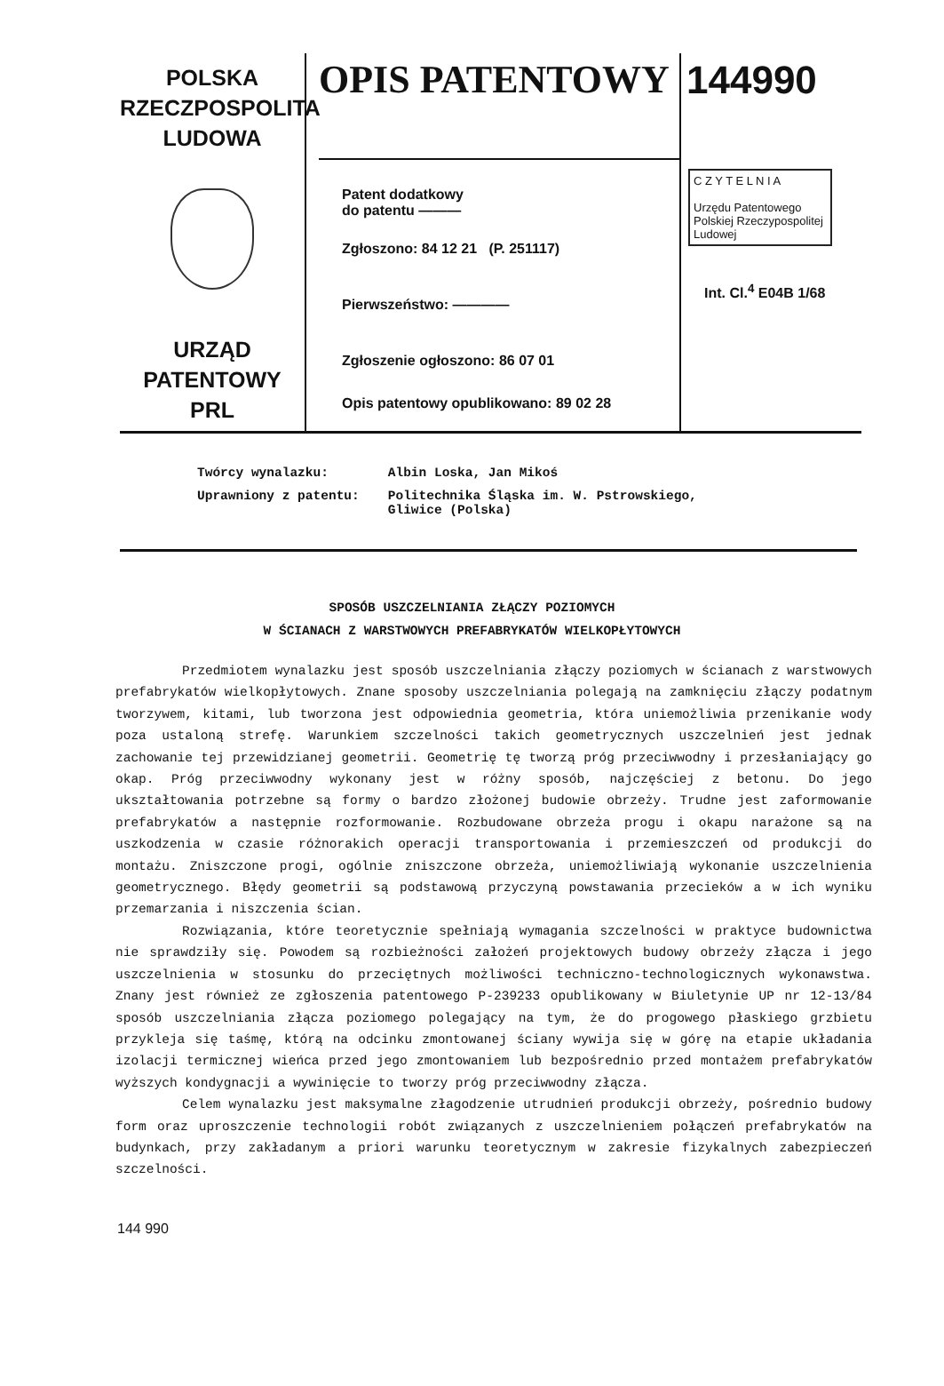POLSKA
RZECZPOSPOLITA
LUDOWA
URZĄD
PATENTOWY
PRL
OPIS PATENTOWY
Patent dodatkowy
do patentu ———
Zgłoszono: 84 12 21 (P. 251117)
Pierwszeństwo: ————
Zgłoszenie ogłoszono: 86 07 01
Opis patentowy opublikowano: 89 02 28
144990
C Z Y T E L N I A
Urzędu Patentowego
Polskiej Rzeczypospolitej Ludowej
Int. Cl.<sup>4</sup> E04B 1/68
| Twórcy wynalazku: | Albin Loska, Jan Mikoś |
| Uprawniony z patentu: | Politechnika Śląska im. W. Pstrowskiego, Gliwice (Polska) |
SPOSÓB USZCZELNIANIA ZŁĄCZY POZIOMYCH
W ŚCIANACH Z WARSTWOWYCH PREFABRYKATÓW WIELKOPŁYTOWYCH
Przedmiotem wynalazku jest sposób uszczelniania złączy poziomych w ścianach z warstwowych prefabrykatów wielkopłytowych. Znane sposoby uszczelniania polegają na zamknięciu złączy podatnym tworzywem, kitami, lub tworzona jest odpowiednia geometria, która uniemożliwia przenikanie wody poza ustaloną strefę. Warunkiem szczelności takich geometrycznych uszczelnień jest jednak zachowanie tej przewidzianej geometrii. Geometrię tę tworzą próg przeciwwodny i przesłaniający go okap. Próg przeciwwodny wykonany jest w różny sposób, najczęściej z betonu. Do jego ukształtowania potrzebne są formy o bardzo złożonej budowie obrzeży. Trudne jest zaformowanie prefabrykatów a następnie rozformowanie. Rozbudowane obrzeża progu i okapu narażone są na uszkodzenia w czasie różnorakich operacji transportowania i przemieszczeń od produkcji do montażu. Zniszczone progi, ogólnie zniszczone obrzeża, uniemożliwiają wykonanie uszczelnienia geometrycznego. Błędy geometrii są podstawową przyczyną powstawania przecieków a w ich wyniku przemarzania i niszczenia ścian.
Rozwiązania, które teoretycznie spełniają wymagania szczelności w praktyce budownictwa nie sprawdziły się. Powodem są rozbieżności założeń projektowych budowy obrzeży złącza i jego uszczelnienia w stosunku do przeciętnych możliwości techniczno-technologicznych wykonawstwa. Znany jest również ze zgłoszenia patentowego P-239233 opublikowany w Biuletynie UP nr 12-13/84 sposób uszczelniania złącza poziomego polegający na tym, że do progowego płaskiego grzbietu przykleja się taśmę, którą na odcinku zmontowanej ściany wywija się w górę na etapie układania izolacji termicznej wieńca przed jego zmontowaniem lub bezpośrednio przed montażem prefabrykatów wyższych kondygnacji a wywinięcie to tworzy próg przeciwwodny złącza.
Celem wynalazku jest maksymalne złagodzenie utrudnień produkcji obrzeży, pośrednio budowy form oraz uproszczenie technologii robót związanych z uszczelnieniem połączeń prefabrykatów na budynkach, przy zakładanym a priori warunku teoretycznym w zakresie fizykalnych zabezpieczeń szczelności.
144 990